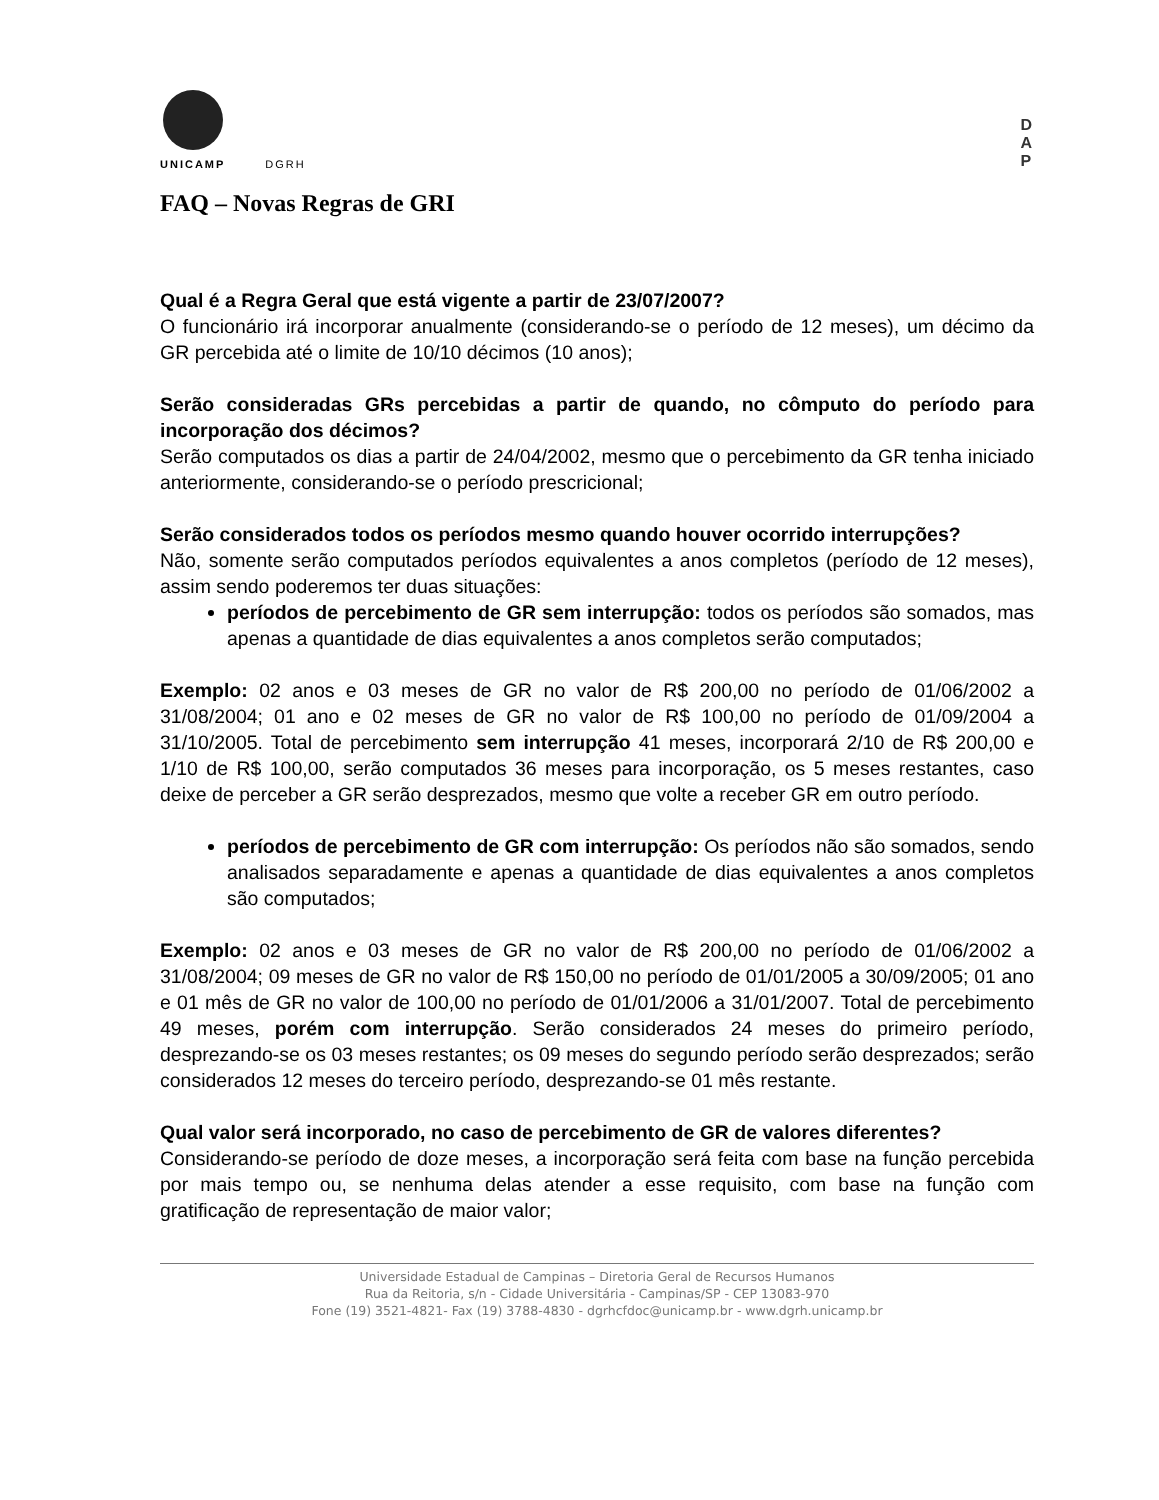UNICAMP
DGRH
D
A
P
FAQ – Novas Regras de GRI
Qual é a Regra Geral que está vigente a partir de 23/07/2007?
O funcionário irá incorporar anualmente (considerando-se o período de 12 meses), um décimo da GR percebida até o limite de 10/10 décimos (10 anos);
Serão consideradas GRs percebidas a partir de quando, no cômputo do período para incorporação dos décimos?
Serão computados os dias a partir de 24/04/2002, mesmo que o percebimento da GR tenha iniciado anteriormente, considerando-se o período prescricional;
Serão considerados todos os períodos mesmo quando houver ocorrido interrupções?
Não, somente serão computados períodos equivalentes a anos completos (período de 12 meses), assim sendo poderemos ter duas situações:
períodos de percebimento de GR sem interrupção: todos os períodos são somados, mas apenas a quantidade de dias equivalentes a anos completos serão computados;
Exemplo: 02 anos e 03 meses de GR no valor de R$ 200,00 no período de 01/06/2002 a 31/08/2004; 01 ano e 02 meses de GR no valor de R$ 100,00 no período de 01/09/2004 a 31/10/2005. Total de percebimento sem interrupção 41 meses, incorporará 2/10 de R$ 200,00 e 1/10 de R$ 100,00, serão computados 36 meses para incorporação, os 5 meses restantes, caso deixe de perceber a GR serão desprezados, mesmo que volte a receber GR em outro período.
períodos de percebimento de GR com interrupção: Os períodos não são somados, sendo analisados separadamente e apenas a quantidade de dias equivalentes a anos completos são computados;
Exemplo: 02 anos e 03 meses de GR no valor de R$ 200,00 no período de 01/06/2002 a 31/08/2004; 09 meses de GR no valor de R$ 150,00 no período de 01/01/2005 a 30/09/2005; 01 ano e 01 mês de GR no valor de 100,00 no período de 01/01/2006 a 31/01/2007. Total de percebimento 49 meses, porém com interrupção. Serão considerados 24 meses do primeiro período, desprezando-se os 03 meses restantes; os 09 meses do segundo período serão desprezados; serão considerados 12 meses do terceiro período, desprezando-se 01 mês restante.
Qual valor será incorporado, no caso de percebimento de GR de valores diferentes?
Considerando-se período de doze meses, a incorporação será feita com base na função percebida por mais tempo ou, se nenhuma delas atender a esse requisito, com base na função com gratificação de representação de maior valor;
Universidade Estadual de Campinas – Diretoria Geral de Recursos Humanos
Rua da Reitoria, s/n - Cidade Universitária - Campinas/SP - CEP 13083-970
Fone (19) 3521-4821- Fax (19) 3788-4830 - dgrhcfdoc@unicamp.br - www.dgrh.unicamp.br